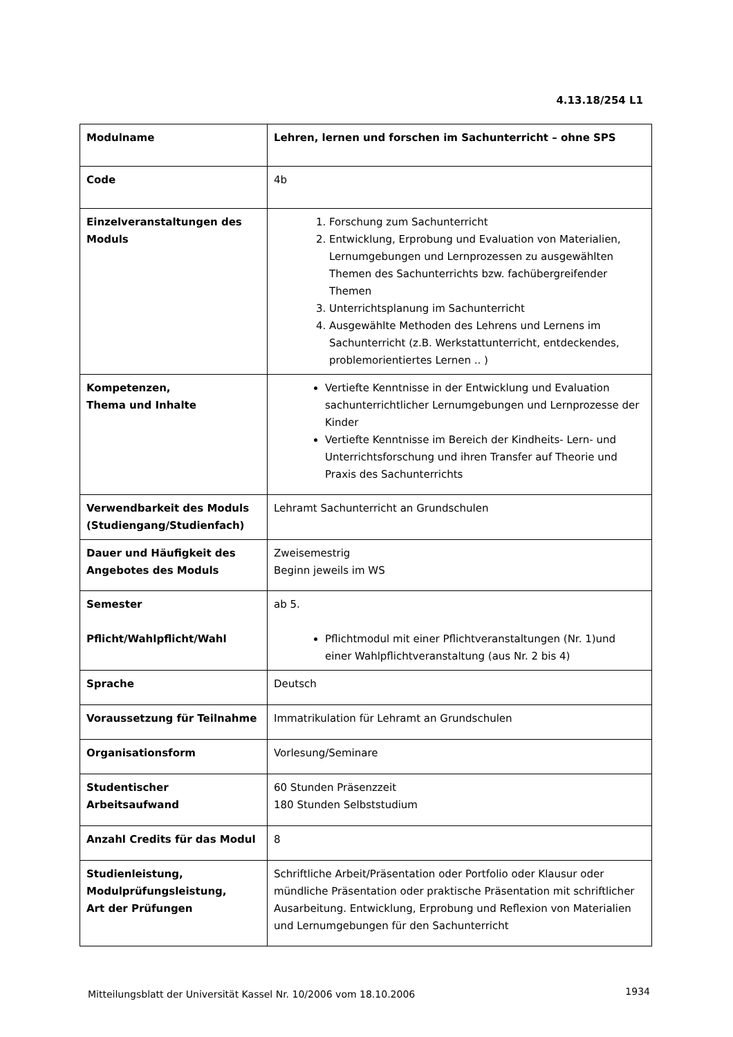4.13.18/254 L1
| Modulname | Lehren, lernen und forschen im Sachunterricht – ohne SPS |
| Code | 4b |
| Einzelveranstaltungen des Moduls | 1. Forschung zum Sachunterricht 2. Entwicklung, Erprobung und Evaluation von Materialien, Lernumgebungen und Lernprozessen zu ausgewählten Themen des Sachunterrichts bzw. fachübergreifender Themen 3. Unterrichtsplanung im Sachunterricht 4. Ausgewählte Methoden des Lehrens und Lernens im Sachunterricht (z.B. Werkstattunterricht, entdeckendes, problemorientiertes Lernen .. ) |
| Kompetenzen, Thema und Inhalte | Vertiefte Kenntnisse in der Entwicklung und Evaluation sachunterrichtlicher Lernumgebungen und Lernprozesse der Kinder Vertiefte Kenntnisse im Bereich der Kindheits- Lern- und Unterrichtsforschung und ihren Transfer auf Theorie und Praxis des Sachunterrichts |
| Verwendbarkeit des Moduls (Studiengang/Studienfach) | Lehramt Sachunterricht an Grundschulen |
| Dauer und Häufigkeit des Angebotes des Moduls | Zweisemestrig Beginn jeweils im WS |
| Semester Pflicht/Wahlpflicht/Wahl | ab 5. Pflichtmodul mit einer Pflichtveranstaltungen (Nr. 1)und einer Wahlpflichtveranstaltung (aus Nr. 2 bis 4) |
| Sprache | Deutsch |
| Voraussetzung für Teilnahme | Immatrikulation für Lehramt an Grundschulen |
| Organisationsform | Vorlesung/Seminare |
| Studentischer Arbeitsaufwand | 60 Stunden Präsenzzeit 180 Stunden Selbststudium |
| Anzahl Credits für das Modul | 8 |
| Studienleistung, Modulprüfungsleistung, Art der Prüfungen | Schriftliche Arbeit/Präsentation oder Portfolio oder Klausur oder mündliche Präsentation oder praktische Präsentation mit schriftlicher Ausarbeitung. Entwicklung, Erprobung und Reflexion von Materialien und Lernumgebungen für den Sachunterricht |
Mitteilungsblatt der Universität Kassel Nr. 10/2006 vom 18.10.2006
1934